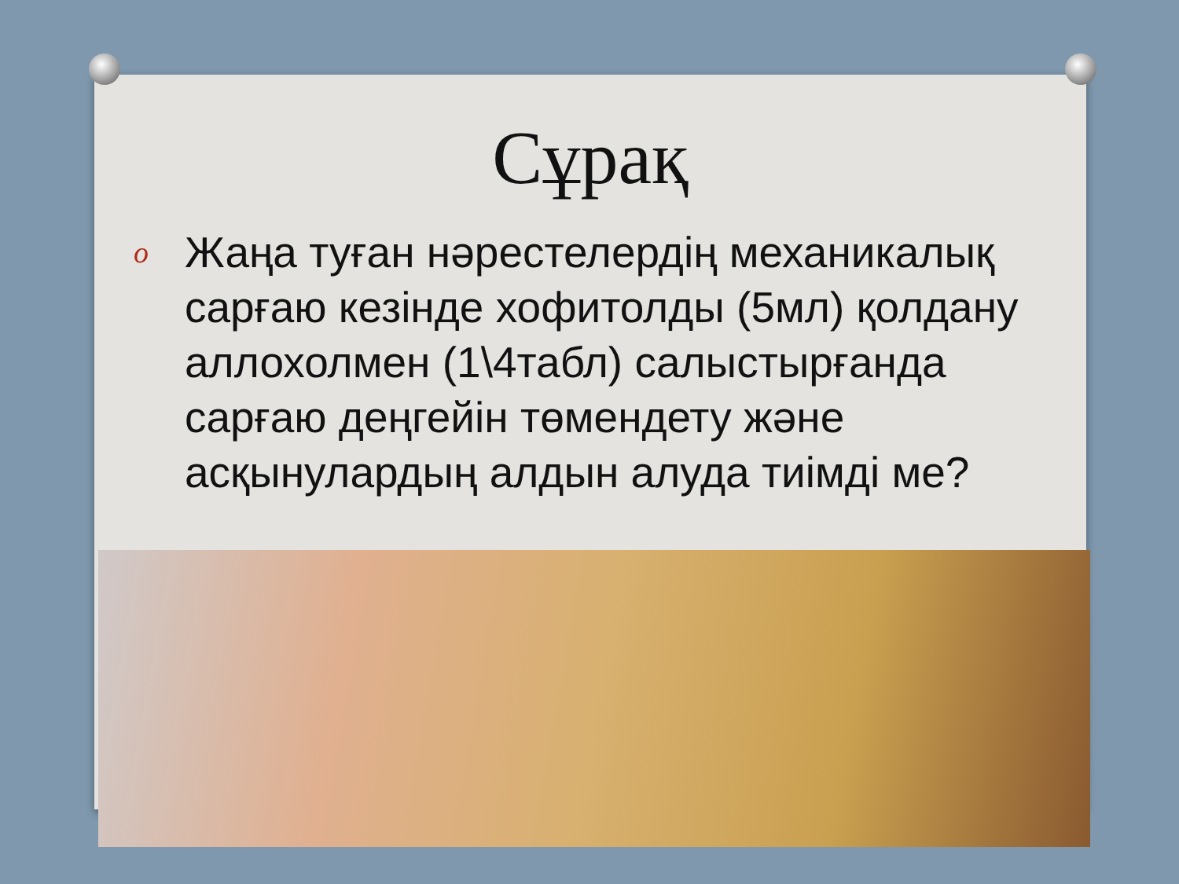Сұрақ
o Жаңа туған нәрестелердің механикалық сарғаю кезінде хофитолды (5мл) қолдану аллохолмен (1\4табл) салыстырғанда сарғаю деңгейін төмендету және асқынулардың алдын алуда тиімді ме?